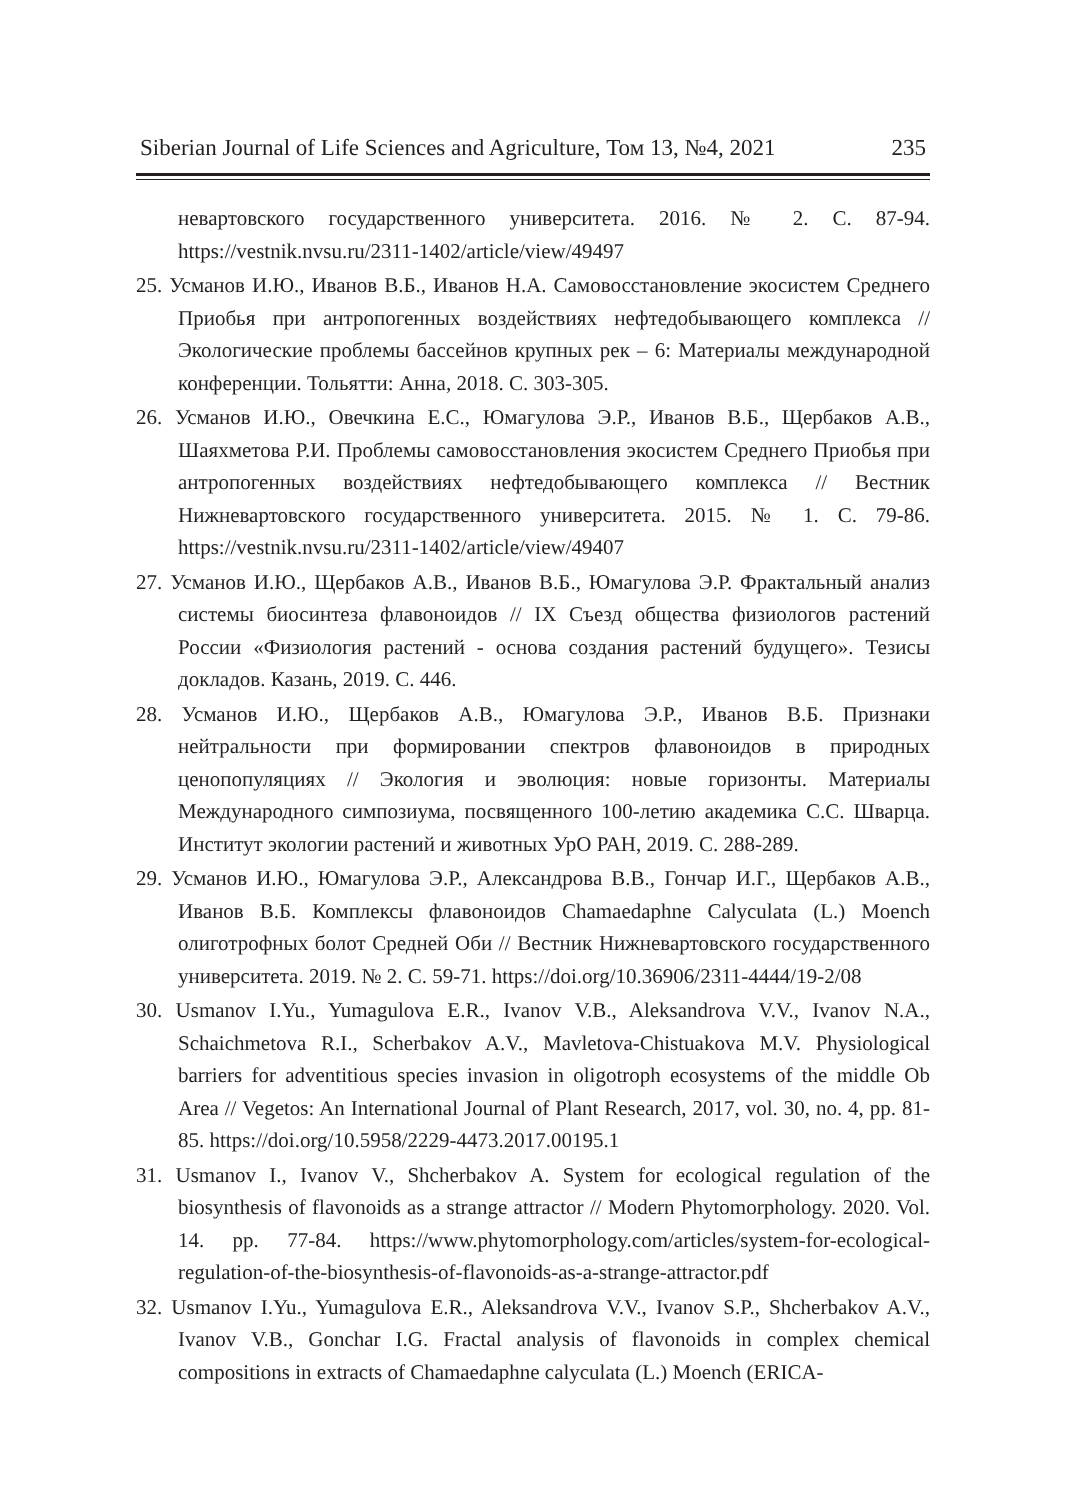Siberian Journal of Life Sciences and Agriculture, Том 13, №4, 2021 235
невартовского государственного университета. 2016. № 2. С. 87-94. https://vestnik.nvsu.ru/2311-1402/article/view/49497
25. Усманов И.Ю., Иванов В.Б., Иванов Н.А. Самовосстановление экосистем Среднего Приобья при антропогенных воздействиях нефтедобывающего комплекса // Экологические проблемы бассейнов крупных рек – 6: Материалы международной конференции. Тольятти: Анна, 2018. С. 303-305.
26. Усманов И.Ю., Овечкина Е.С., Юмагулова Э.Р., Иванов В.Б., Щербаков А.В., Шаяхметова Р.И. Проблемы самовосстановления экосистем Среднего Приобья при антропогенных воздействиях нефтедобывающего комплекса // Вестник Нижневартовского государственного университета. 2015. № 1. С. 79-86. https://vestnik.nvsu.ru/2311-1402/article/view/49407
27. Усманов И.Ю., Щербаков А.В., Иванов В.Б., Юмагулова Э.Р. Фрактальный анализ системы биосинтеза флавоноидов // IX Съезд общества физиологов растений России «Физиология растений - основа создания растений будущего». Тезисы докладов. Казань, 2019. С. 446.
28. Усманов И.Ю., Щербаков А.В., Юмагулова Э.Р., Иванов В.Б. Признаки нейтральности при формировании спектров флавоноидов в природных ценопопуляциях // Экология и эволюция: новые горизонты. Материалы Международного симпозиума, посвященного 100-летию академика С.С. Шварца. Институт экологии растений и животных УрО РАН, 2019. С. 288-289.
29. Усманов И.Ю., Юмагулова Э.Р., Александрова В.В., Гончар И.Г., Щербаков А.В., Иванов В.Б. Комплексы флавоноидов Chamaedaphne Calyculata (L.) Moench олиготрофных болот Средней Оби // Вестник Нижневартовского государственного университета. 2019. № 2. С. 59-71. https://doi.org/10.36906/2311-4444/19-2/08
30. Usmanov I.Yu., Yumagulova E.R., Ivanov V.B., Aleksandrova V.V., Ivanov N.A., Schaichmetova R.I., Scherbakov A.V., Mavletova-Chistuakova M.V. Physiological barriers for adventitious species invasion in oligotroph ecosystems of the middle Ob Area // Vegetos: An International Journal of Plant Research, 2017, vol. 30, no. 4, pp. 81-85. https://doi.org/10.5958/2229-4473.2017.00195.1
31. Usmanov I., Ivanov V., Shcherbakov A. System for ecological regulation of the biosynthesis of flavonoids as a strange attractor // Modern Phytomorphology. 2020. Vol. 14. pp. 77-84. https://www.phytomorphology.com/articles/system-for-ecological-regulation-of-the-biosynthesis-of-flavonoids-as-a-strange-attractor.pdf
32. Usmanov I.Yu., Yumagulova E.R., Aleksandrova V.V., Ivanov S.P., Shcherbakov A.V., Ivanov V.B., Gonchar I.G. Fractal analysis of flavonoids in complex chemical compositions in extracts of Chamaedaphne calyculata (L.) Moench (ERICA-